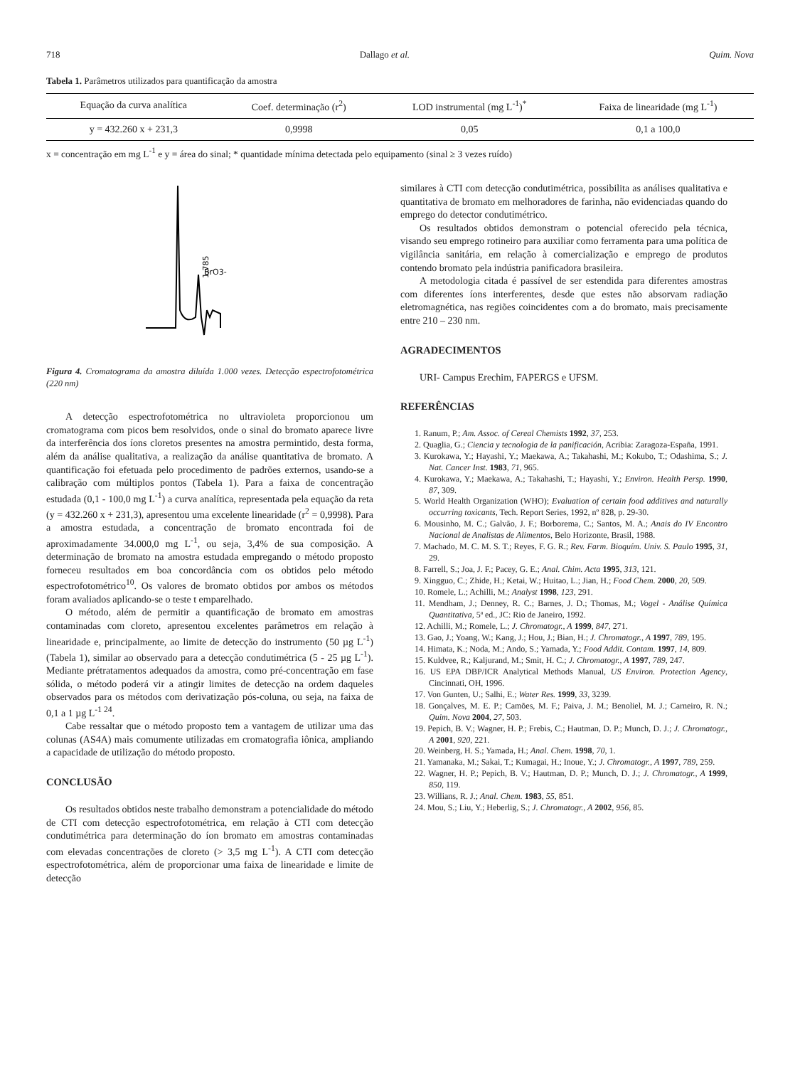718 Dallago et al. Quim. Nova
Tabela 1. Parâmetros utilizados para quantificação da amostra
| Equação da curva analítica | Coef. determinação (r<sup>2</sup>) | LOD instrumental (mg L<sup>-1</sup>)<sup>*</sup> | Faixa de linearidade (mg L<sup>-1</sup>) |
| --- | --- | --- | --- |
| y = 432.260 x + 231,3 | 0,9998 | 0,05 | 0,1 a 100,0 |
x = concentração em mg L<sup>-1</sup> e y = área do sinal; * quantidade mínima detectada pelo equipamento (sinal ≥ 3 vezes ruído)
1,785
BrO3-
Figura 4. Cromatograma da amostra diluída 1.000 vezes. Detecção espectrofotométrica (220 nm)
A detecção espectrofotométrica no ultravioleta proporcionou um cromatograma com picos bem resolvidos, onde o sinal do bromato aparece livre da interferência dos íons cloretos presentes na amostra permintido, desta forma, além da análise qualitativa, a realização da análise quantitativa de bromato. A quantificação foi efetuada pelo procedimento de padrões externos, usando-se a calibração com múltiplos pontos (Tabela 1). Para a faixa de concentração estudada (0,1 - 100,0 mg L<sup>-1</sup>) a curva analítica, representada pela equação da reta (y = 432.260 x + 231,3), apresentou uma excelente linearidade (r<sup>2</sup> = 0,9998). Para a amostra estudada, a concentração de bromato encontrada foi de aproximadamente 34.000,0 mg L<sup>-1</sup>, ou seja, 3,4% de sua composição. A determinação de bromato na amostra estudada empregando o método proposto forneceu resultados em boa concordância com os obtidos pelo método espectrofotométrico<sup>10</sup>. Os valores de bromato obtidos por ambos os métodos foram avaliados aplicando-se o teste t emparelhado.
O método, além de permitir a quantificação de bromato em amostras contaminadas com cloreto, apresentou excelentes parâmetros em relação à linearidade e, principalmente, ao limite de detecção do instrumento (50 µg L<sup>-1</sup>) (Tabela 1), similar ao observado para a detecção condutimétrica (5 - 25 µg L<sup>-1</sup>). Mediante prétratamentos adequados da amostra, como pré-concentração em fase sólida, o método poderá vir a atingir limites de detecção na ordem daqueles observados para os métodos com derivatização pós-coluna, ou seja, na faixa de 0,1 a 1 µg L<sup>-1 24</sup>.
Cabe ressaltar que o método proposto tem a vantagem de utilizar uma das colunas (AS4A) mais comumente utilizadas em cromatografia iônica, ampliando a capacidade de utilização do método proposto.
CONCLUSÃO
Os resultados obtidos neste trabalho demonstram a potencialidade do método de CTI com detecção espectrofotométrica, em relação à CTI com detecção condutimétrica para determinação do íon bromato em amostras contaminadas com elevadas concentrações de cloreto (> 3,5 mg L<sup>-1</sup>). A CTI com detecção espectrofotométrica, além de proporcionar uma faixa de linearidade e limite de detecção
similares à CTI com detecção condutimétrica, possibilita as análises qualitativa e quantitativa de bromato em melhoradores de farinha, não evidenciadas quando do emprego do detector condutimétrico.
Os resultados obtidos demonstram o potencial oferecido pela técnica, visando seu emprego rotineiro para auxiliar como ferramenta para uma política de vigilância sanitária, em relação à comercialização e emprego de produtos contendo bromato pela indústria panificadora brasileira.
A metodologia citada é passível de ser estendida para diferentes amostras com diferentes íons interferentes, desde que estes não absorvam radiação eletromagnética, nas regiões coincidentes com a do bromato, mais precisamente entre 210 – 230 nm.
AGRADECIMENTOS
URI- Campus Erechim, FAPERGS e UFSM.
REFERÊNCIAS
1. Ranum, P.; Am. Assoc. of Cereal Chemists 1992, 37, 253.
2. Quaglia, G.; Ciencia y tecnologia de la panificación, Acribia: Zaragoza-España, 1991.
3. Kurokawa, Y.; Hayashi, Y.; Maekawa, A.; Takahashi, M.; Kokubo, T.; Odashima, S.; J. Nat. Cancer Inst. 1983, 71, 965.
4. Kurokawa, Y.; Maekawa, A.; Takahashi, T.; Hayashi, Y.; Environ. Health Persp. 1990, 87, 309.
5. World Health Organization (WHO); Evaluation of certain food additives and naturally occurring toxicants, Tech. Report Series, 1992, nº 828, p. 29-30.
6. Mousinho, M. C.; Galvão, J. F.; Borborema, C.; Santos, M. A.; Anais do IV Encontro Nacional de Analistas de Alimentos, Belo Horizonte, Brasil, 1988.
7. Machado, M. C. M. S. T.; Reyes, F. G. R.; Rev. Farm. Bioquím. Univ. S. Paulo 1995, 31, 29.
8. Farrell, S.; Joa, J. F.; Pacey, G. E.; Anal. Chim. Acta 1995, 313, 121.
9. Xingguo, C.; Zhide, H.; Ketai, W.; Huitao, L.; Jian, H.; Food Chem. 2000, 20, 509.
10. Romele, L.; Achilli, M.; Analyst 1998, 123, 291.
11. Mendham, J.; Denney, R. C.; Barnes, J. D.; Thomas, M.; Vogel - Análise Química Quantitativa, 5ª ed., JC: Rio de Janeiro, 1992.
12. Achilli, M.; Romele, L.; J. Chromatogr., A 1999, 847, 271.
13. Gao, J.; Yoang, W.; Kang, J.; Hou, J.; Bian, H.; J. Chromatogr., A 1997, 789, 195.
14. Himata, K.; Noda, M.; Ando, S.; Yamada, Y.; Food Addit. Contam. 1997, 14, 809.
15. Kuldvee, R.; Kaljurand, M.; Smit, H. C.; J. Chromatogr., A 1997, 789, 247.
16. US EPA DBP/ICR Analytical Methods Manual, US Environ. Protection Agency, Cincinnati, OH, 1996.
17. Von Gunten, U.; Salhi, E.; Water Res. 1999, 33, 3239.
18. Gonçalves, M. E. P.; Camões, M. F.; Paiva, J. M.; Benoliel, M. J.; Carneiro, R. N.; Quim. Nova 2004, 27, 503.
19. Pepich, B. V.; Wagner, H. P.; Frebis, C.; Hautman, D. P.; Munch, D. J.; J. Chromatogr., A 2001, 920, 221.
20. Weinberg, H. S.; Yamada, H.; Anal. Chem. 1998, 70, 1.
21. Yamanaka, M.; Sakai, T.; Kumagai, H.; Inoue, Y.; J. Chromatogr., A 1997, 789, 259.
22. Wagner, H. P.; Pepich, B. V.; Hautman, D. P.; Munch, D. J.; J. Chromatogr., A 1999, 850, 119.
23. Willians, R. J.; Anal. Chem. 1983, 55, 851.
24. Mou, S.; Liu, Y.; Heberlig, S.; J. Chromatogr., A 2002, 956, 85.